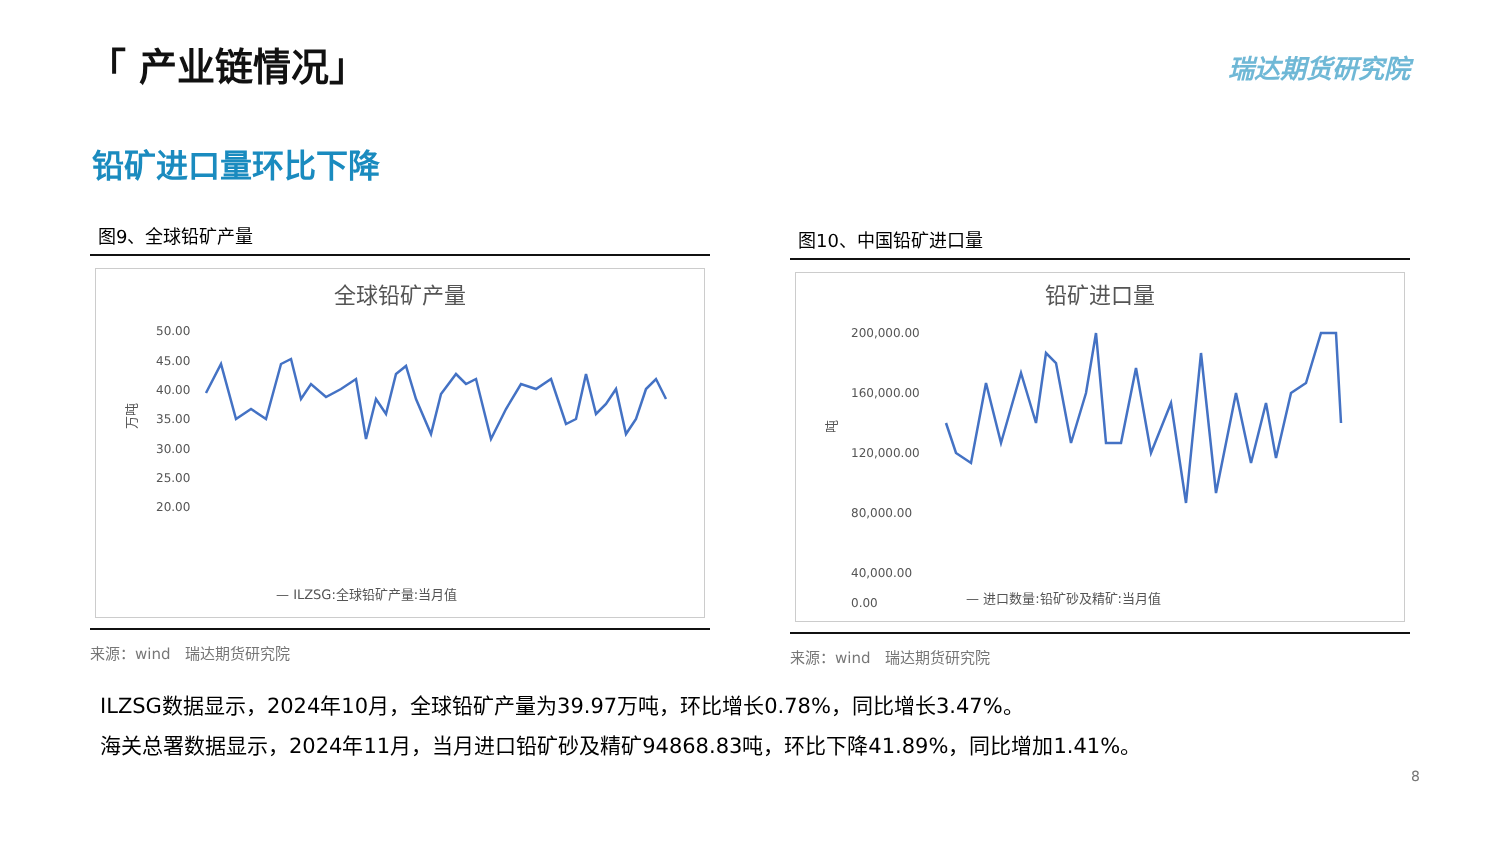「 产业链情况」 瑞达期货研究院
铅矿进口量环比下降
图9、全球铅矿产量
全球铅矿产量
万吨
50.00
45.00
40.00
35.00
30.00
25.00
20.00
— ILZSG:全球铅矿产量:当月值
来源：wind　瑞达期货研究院
图10、中国铅矿进口量
铅矿进口量
吨
200,000.00
160,000.00
120,000.00
80,000.00
40,000.00
0.00
— 进口数量:铅矿砂及精矿:当月值
来源：wind　瑞达期货研究院
ILZSG数据显示，2024年10月，全球铅矿产量为39.97万吨，环比增长0.78%，同比增长3.47%。
海关总署数据显示，2024年11月，当月进口铅矿砂及精矿94868.83吨，环比下降41.89%，同比增加1.41%。
8